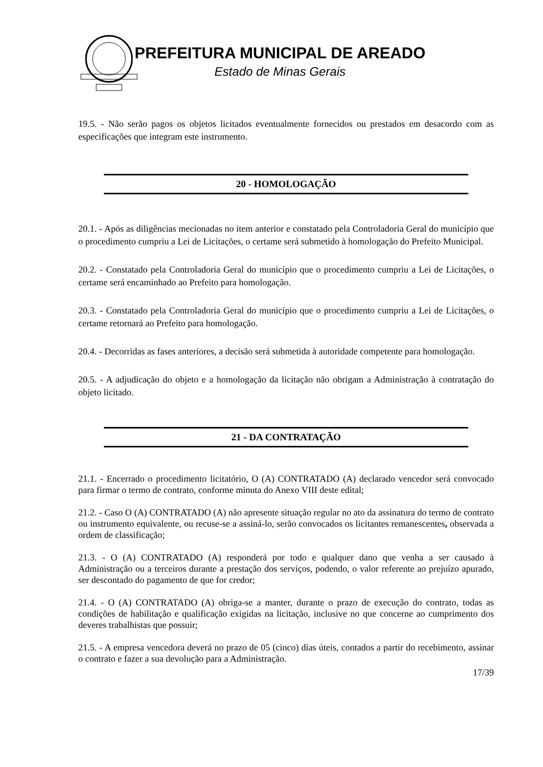PREFEITURA MUNICIPAL DE AREADO
Estado de Minas Gerais
19.5. - Não serão pagos os objetos licitados eventualmente fornecidos ou prestados em desacordo com as especificações que integram este instrumento.
20 - HOMOLOGAÇÃO
20.1. - Após as diligências mecionadas no item anterior e constatado pela Controladoria Geral do município que o procedimento cumpriu a Lei de Licitações, o certame será submetido à homologação do Prefeito Municipal.
20.2. - Constatado pela Controladoria Geral do município que o procedimento cumpriu a Lei de Licitações, o certame será encaminhado ao Prefeito para homologação.
20.3. - Constatado pela Controladoria Geral do município que o procedimento cumpriu a Lei de Licitações, o certame retornará ao Prefeito para homologação.
20.4. - Decorridas as fases anteriores, a decisão será submetida à autoridade competente para homologação.
20.5. - A adjudicação do objeto e a homologação da licitação não obrigam a Administração à contratação do objeto licitado.
21 - DA CONTRATAÇÃO
21.1. - Encerrado o procedimento licitatório, O (A) CONTRATADO (A) declarado vencedor será convocado para firmar o termo de contrato, conforme minuta do Anexo VIII deste edital;
21.2. - Caso O (A) CONTRATADO (A) não apresente situação regular no ato da assinatura do termo de contrato ou instrumento equivalente, ou recuse-se a assiná-lo, serão convocados os licitantes remanescentes, observada a ordem de classificação;
21.3. - O (A) CONTRATADO (A) responderá por todo e qualquer dano que venha a ser causado à Administração ou a terceiros durante a prestação dos serviços, podendo, o valor referente ao prejuízo apurado, ser descontado do pagamento de que for credor;
21.4. - O (A) CONTRATADO (A) obriga-se a manter, durante o prazo de execução do contrato, todas as condições de habilitação e qualificação exigidas na licitação, inclusive no que concerne ao cumprimento dos deveres trabalhistas que possuir;
21.5. - A empresa vencedora deverá no prazo de 05 (cinco) dias úteis, contados a partir do recebimento, assinar o contrato e fazer a sua devolução para a Administração.
17/39